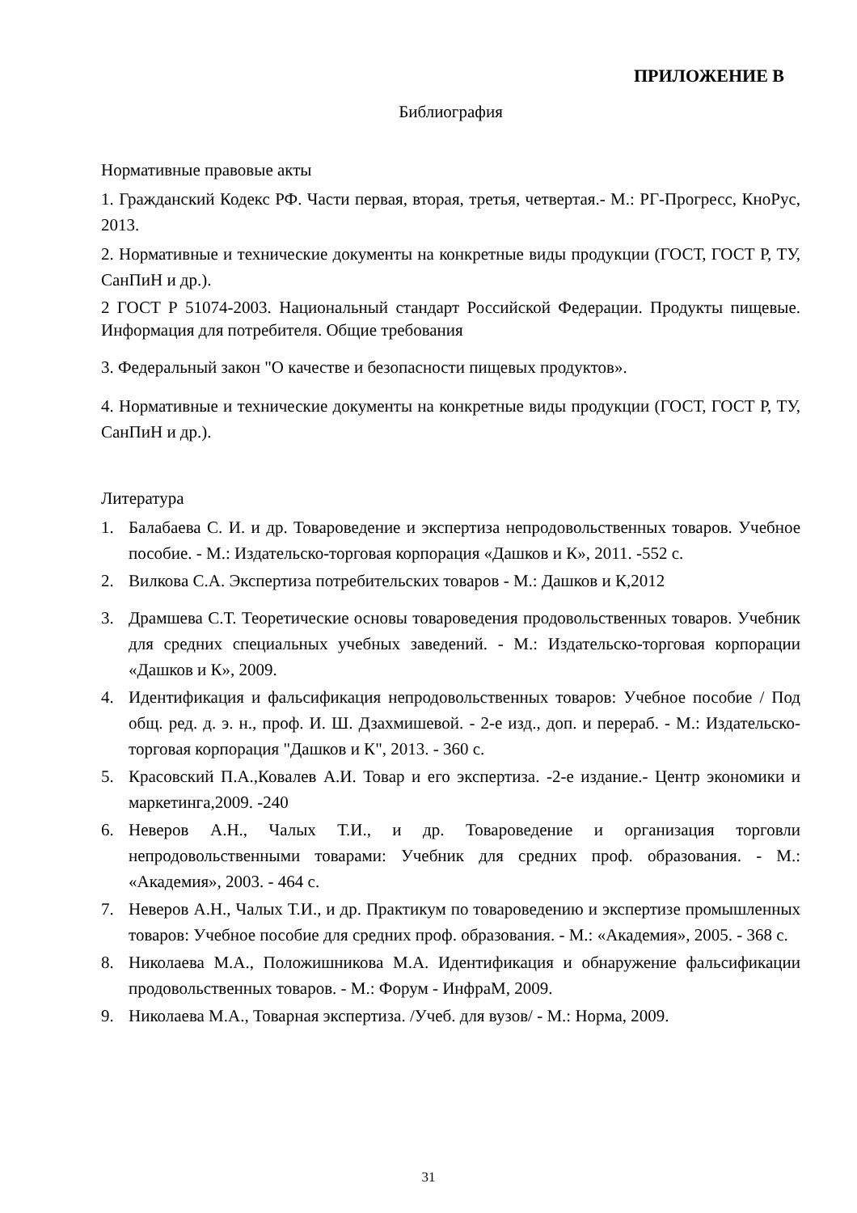ПРИЛОЖЕНИЕ В
Библиография
Нормативные правовые акты
1. Гражданский Кодекс РФ. Части первая, вторая, третья, четвертая.- М.: РГ-Прогресс, КноРус, 2013.
2. Нормативные и технические документы на конкретные виды продукции (ГОСТ, ГОСТ Р, ТУ, СанПиН и др.).
2 ГОСТ Р 51074-2003. Национальный стандарт Российской Федерации. Продукты пищевые. Информация для потребителя. Общие требования
3. Федеральный закон "О качестве и безопасности пищевых продуктов».
4. Нормативные и технические документы на конкретные виды продукции (ГОСТ, ГОСТ Р, ТУ, СанПиН и др.).
Литература
1. Балабаева С. И. и др. Товароведение и экспертиза непродовольственных товаров. Учебное пособие. - М.: Издательско-торговая корпорация «Дашков и К», 2011. -552 с.
2. Вилкова С.А. Экспертиза потребительских товаров - М.: Дашков и К,2012
3. Драмшева С.Т. Теоретические основы товароведения продовольственных товаров. Учебник для средних специальных учебных заведений. - М.: Издательско-торговая корпорации «Дашков и К», 2009.
4. Идентификация и фальсификация непродовольственных товаров: Учебное пособие / Под общ. ред. д. э. н., проф. И. Ш. Дзахмишевой. - 2-е изд., доп. и перераб. - М.: Издательско-торговая корпорация "Дашков и К", 2013. - 360 с.
5. Красовский П.А.,Ковалев А.И. Товар и его экспертиза. -2-е издание.- Центр экономики и маркетинга,2009. -240
6. Неверов А.Н., Чалых Т.И., и др. Товароведение и организация торговли непродовольственными товарами: Учебник для средних проф. образования. - М.: «Академия», 2003. - 464 с.
7. Неверов А.Н., Чалых Т.И., и др. Практикум по товароведению и экспертизе промышленных товаров: Учебное пособие для средних проф. образования. - М.: «Академия», 2005. - 368 с.
8. Николаева М.А., Положишникова М.А. Идентификация и обнаружение фальсификации продовольственных товаров. - М.: Форум - ИнфраМ, 2009.
9. Николаева М.А., Товарная экспертиза. /Учеб. для вузов/ - М.: Норма, 2009.
31